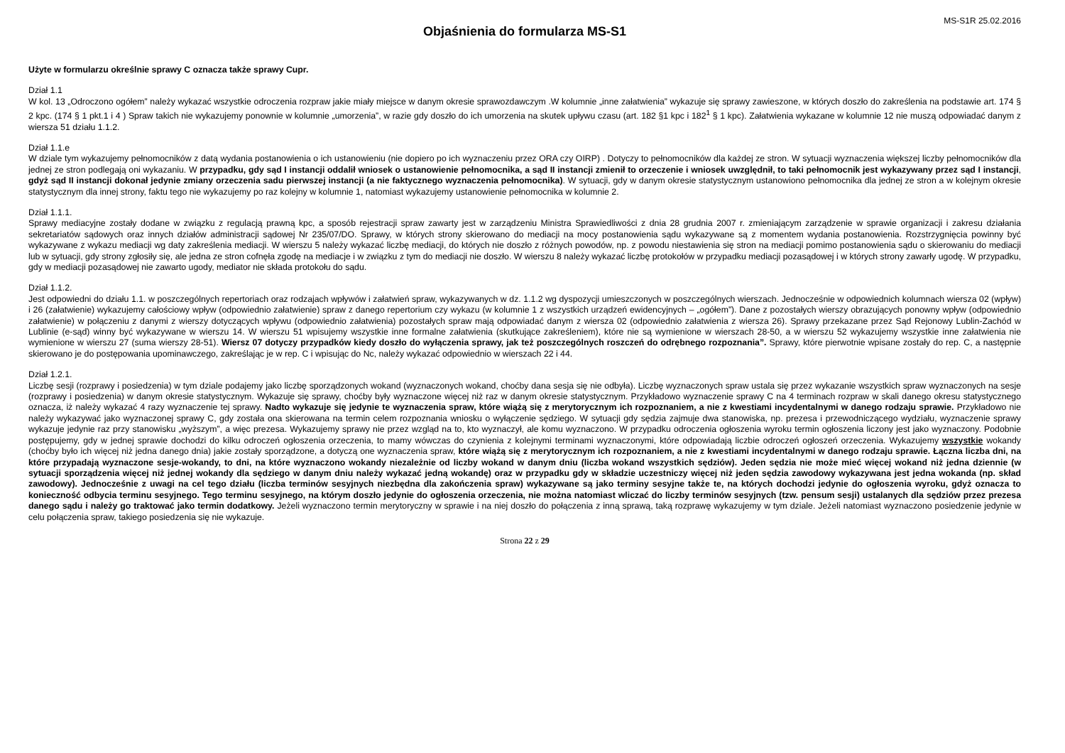MS-S1R 25.02.2016
Objaśnienia do formularza MS-S1
Użyte w formularzu określnie sprawy C oznacza także sprawy Cupr.
Dział 1.1
W kol. 13 „Odroczono ogółem” należy wykazać wszystkie odroczenia rozpraw jakie miały miejsce w danym okresie sprawozdawczym .W kolumnie „inne załatwienia” wykazuje się sprawy zawieszone, w których doszło do zakreślenia na podstawie art. 174 § 2 kpc. (174 § 1 pkt.1 i 4 ) Spraw takich nie wykazujemy ponownie w kolumnie „umorzenia”, w razie gdy doszło do ich umorzenia na skutek upływu czasu (art. 182 §1 kpc i 182<sup>1</sup> § 1 kpc). Załatwienia wykazane w kolumnie 12 nie muszą odpowiadać danym z wiersza 51 działu 1.1.2.
Dział 1.1.e
W dziale tym wykazujemy pełnomocników z datą wydania postanowienia o ich ustanowieniu (nie dopiero po ich wyznaczeniu przez ORA czy OIRP) . Dotyczy to pełnomocników dla każdej ze stron. W sytuacji wyznaczenia większej liczby pełnomocników dla jednej ze stron podlegają oni wykazaniu. W przypadku, gdy sąd I instancji oddalił wniosek o ustanowienie pełnomocnika, a sąd II instancji zmienił to orzeczenie i wniosek uwzględnił, to taki pełnomocnik jest wykazywany przez sąd I instancji, gdyż sąd II instancji dokonał jedynie zmiany orzeczenia sadu pierwszej instancji (a nie faktycznego wyznaczenia pełnomocnika). W sytuacji, gdy w danym okresie statystycznym ustanowiono pełnomocnika dla jednej ze stron a w kolejnym okresie statystycznym dla innej strony, faktu tego nie wykazujemy po raz kolejny w kolumnie 1, natomiast wykazujemy ustanowienie pełnomocnika w kolumnie 2.
Dział 1.1.1.
Sprawy mediacyjne zostały dodane w związku z regulacją prawną kpc, a sposób rejestracji spraw zawarty jest w zarządzeniu Ministra Sprawiedliwości z dnia 28 grudnia 2007 r. zmieniającym zarządzenie w sprawie organizacji i zakresu działania sekretariatów sądowych oraz innych działów administracji sądowej Nr 235/07/DO. Sprawy, w których strony skierowano do mediacji na mocy postanowienia sądu wykazywane są z momentem wydania postanowienia. Rozstrzygnięcia powinny być wykazywane z wykazu mediacji wg daty zakreślenia mediacji. W wierszu 5 należy wykazać liczbę mediacji, do których nie doszło z różnych powodów, np. z powodu niestawienia się stron na mediacji pomimo postanowienia sądu o skierowaniu do mediacji lub w sytuacji, gdy strony zgłosiły się, ale jedna ze stron cofnęła zgodę na mediacje i w związku z tym do mediacji nie doszło. W wierszu 8 należy wykazać liczbę protokołów w przypadku mediacji pozasądowej i w których strony zawarły ugodę. W przypadku, gdy w mediacji pozasądowej nie zawarto ugody, mediator nie składa protokołu do sądu.
Dział 1.1.2.
Jest odpowiedni do działu 1.1. w poszczególnych repertoriach oraz rodzajach wpływów i załatwień spraw, wykazywanych w dz. 1.1.2 wg dyspozycji umieszczonych w poszczególnych wierszach. Jednocześnie w odpowiednich kolumnach wiersza 02 (wpływ) i 26 (załatwienie) wykazujemy całościowy wpływ (odpowiednio załatwienie) spraw z danego repertorium czy wykazu (w kolumnie 1 z wszystkich urządzeń ewidencyjnych – „ogółem”). Dane z pozostałych wierszy obrazujących ponowny wpływ (odpowiednio załatwienie) w połączeniu z danymi z wierszy dotyczących wpływu (odpowiednio załatwienia) pozostałych spraw mają odpowiadać danym z wiersza 02 (odpowiednio załatwienia z wiersza 26). Sprawy przekazane przez Sąd Rejonowy Lublin-Zachód w Lublinie (e-sąd) winny być wykazywane w wierszu 14. W wierszu 51 wpisujemy wszystkie inne formalne załatwienia (skutkujące zakreśleniem), które nie są wymienione w wierszach 28-50, a w wierszu 52 wykazujemy wszystkie inne załatwienia nie wymienione w wierszu 27 (suma wierszy 28-51). Wiersz 07 dotyczy przypadków kiedy doszło do wyłączenia sprawy, jak też poszczególnych roszczeń do odrębnego rozpoznania”. Sprawy, które pierwotnie wpisane zostały do rep. C, a następnie skierowano je do postępowania upominawczego, zakreślając je w rep. C i wpisując do Nc, należy wykazać odpowiednio w wierszach 22 i 44.
Dział 1.2.1.
Liczbę sesji (rozprawy i posiedzenia) w tym dziale podajemy jako liczbę sporządzonych wokand (wyznaczonych wokand, choćby dana sesja się nie odbyła). Liczbę wyznaczonych spraw ustala się przez wykazanie wszystkich spraw wyznaczonych na sesje (rozprawy i posiedzenia) w danym okresie statystycznym. Wykazuje się sprawy, choćby były wyznaczone więcej niż raz w danym okresie statystycznym. Przykładowo wyznaczenie sprawy C na 4 terminach rozpraw w skali danego okresu statystycznego oznacza, iż należy wykazać 4 razy wyznaczenie tej sprawy. Nadto wykazuje się jedynie te wyznaczenia spraw, które wiążą się z merytorycznym ich rozpoznaniem, a nie z kwestiami incydentalnymi w danego rodzaju sprawie. Przykładowo nie należy wykazywać jako wyznaczonej sprawy C, gdy została ona skierowana na termin celem rozpoznania wniosku o wyłączenie sędziego. W sytuacji gdy sędzia zajmuje dwa stanowiska, np. prezesa i przewodniczącego wydziału, wyznaczenie sprawy wykazuje jedynie raz przy stanowisku „wyższym”, a więc prezesa. Wykazujemy sprawy nie przez wzgląd na to, kto wyznaczył, ale komu wyznaczono. W przypadku odroczenia ogłoszenia wyroku termin ogłoszenia liczony jest jako wyznaczony. Podobnie postępujemy, gdy w jednej sprawie dochodzi do kilku odroczeń ogłoszenia orzeczenia, to mamy wówczas do czynienia z kolejnymi terminami wyznaczonymi, które odpowiadają liczbie odroczeń ogłoszeń orzeczenia. Wykazujemy wszystkie wokandy (choćby było ich więcej niż jedna danego dnia) jakie zostały sporządzone, a dotyczą one wyznaczenia spraw, które wiążą się z merytorycznym ich rozpoznaniem, a nie z kwestiami incydentalnymi w danego rodzaju sprawie. Łączna liczba dni, na które przypadają wyznaczone sesje-wokandy, to dni, na które wyznaczono wokandy niezależnie od liczby wokand w danym dniu (liczba wokand wszystkich sędziów). Jeden sędzia nie może mieć więcej wokand niż jedna dziennie (w sytuacji sporządzenia więcej niż jednej wokandy dla sędziego w danym dniu należy wykazać jedną wokandę) oraz w przypadku gdy w składzie uczestniczy więcej niż jeden sędzia zawodowy wykazywana jest jedna wokanda (np. skład zawodowy). Jednocześnie z uwagi na cel tego działu (liczba terminów sesyjnych niezbędna dla zakończenia spraw) wykazywane są jako terminy sesyjne także te, na których dochodzi jedynie do ogłoszenia wyroku, gdyż oznacza to konieczność odbycia terminu sesyjnego. Tego terminu sesyjnego, na którym doszło jedynie do ogłoszenia orzeczenia, nie można natomiast wliczać do liczby terminów sesyjnych (tzw. pensum sesji) ustalanych dla sędziów przez prezesa danego sądu i należy go traktować jako termin dodatkowy. Jeżeli wyznaczono termin merytoryczny w sprawie i na niej doszło do połączenia z inną sprawą, taką rozprawę wykazujemy w tym dziale. Jeżeli natomiast wyznaczono posiedzenie jedynie w celu połączenia spraw, takiego posiedzenia się nie wykazuje.
Strona 22 z 29